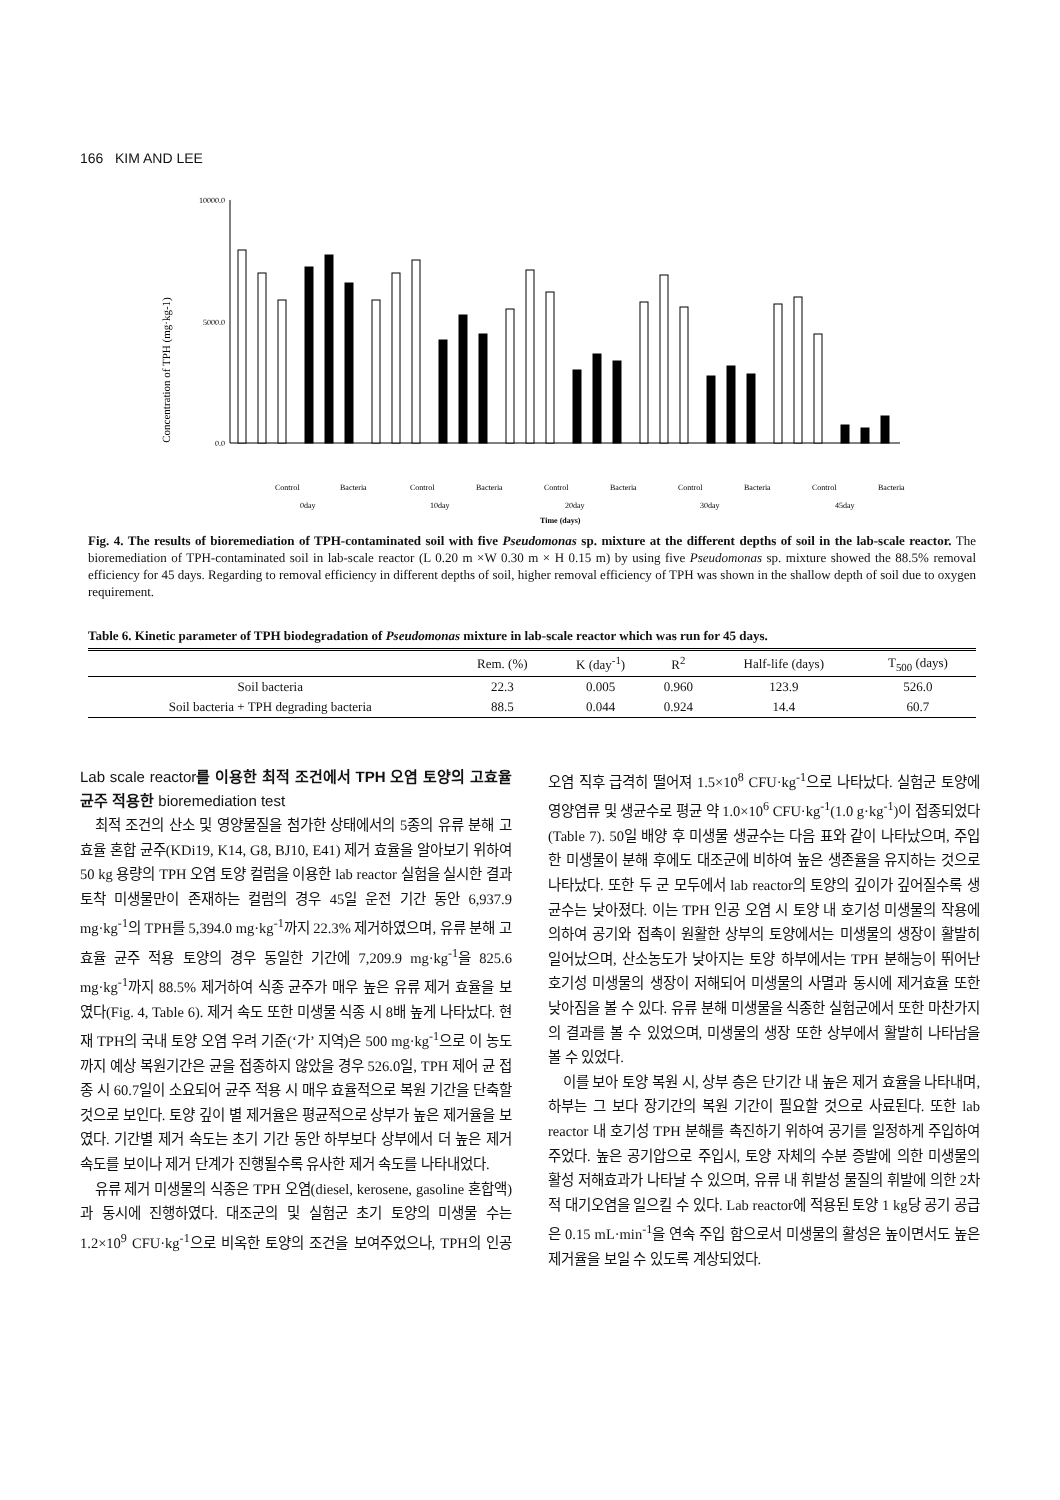166 KIM AND LEE
Concentration of TPH (mg·kg-1)
10000.0
5000.0
0.0
Control
Bacteria
Control
Bacteria
Control
Bacteria
Control
Bacteria
Control
Bacteria
0day
10day
20day
30day
45day
Time (days)
Fig. 4. The results of bioremediation of TPH-contaminated soil with five Pseudomonas sp. mixture at the different depths of soil in the lab-scale reactor. The bioremediation of TPH-contaminated soil in lab-scale reactor (L 0.20 m ×W 0.30 m × H 0.15 m) by using five Pseudomonas sp. mixture showed the 88.5% removal efficiency for 45 days. Regarding to removal efficiency in different depths of soil, higher removal efficiency of TPH was shown in the shallow depth of soil due to oxygen requirement.
Table 6. Kinetic parameter of TPH biodegradation of Pseudomonas mixture in lab-scale reactor which was run for 45 days.
| | Rem. (%) | K (day<sup>-1</sup>) | R<sup>2</sup> | Half-life (days) | T<sub>500</sub> (days) |
| --- | --- | --- | --- | --- | --- |
| Soil bacteria | 22.3 | 0.005 | 0.960 | 123.9 | 526.0 |
| Soil bacteria + TPH degrading bacteria | 88.5 | 0.044 | 0.924 | 14.4 | 60.7 |
Lab scale reactor를 이용한 최적 조건에서 TPH 오염 토양의 고효율 균주 적용한 bioremediation test
최적 조건의 산소 및 영양물질을 첨가한 상태에서의 5종의 유류 분해 고효율 혼합 균주(KDi19, K14, G8, BJ10, E41) 제거 효율을 알아보기 위하여 50 kg 용량의 TPH 오염 토양 컬럼을 이용한 lab reactor 실험을 실시한 결과 토착 미생물만이 존재하는 컬럼의 경우 45일 운전 기간 동안 6,937.9 mg·kg<sup>-1</sup>의 TPH를 5,394.0 mg·kg<sup>-1</sup>까지 22.3% 제거하였으며, 유류 분해 고효율 균주 적용 토양의 경우 동일한 기간에 7,209.9 mg·kg<sup>-1</sup>을 825.6 mg·kg<sup>-1</sup>까지 88.5% 제거하여 식종 균주가 매우 높은 유류 제거 효율을 보였다(Fig. 4, Table 6). 제거 속도 또한 미생물 식종 시 8배 높게 나타났다. 현재 TPH의 국내 토양 오염 우려 기준(‘가’ 지역)은 500 mg·kg<sup>-1</sup>으로 이 농도까지 예상 복원기간은 균을 접종하지 않았을 경우 526.0일, TPH 제어 균 접종 시 60.7일이 소요되어 균주 적용 시 매우 효율적으로 복원 기간을 단축할 것으로 보인다. 토양 깊이 별 제거율은 평균적으로 상부가 높은 제거율을 보였다. 기간별 제거 속도는 초기 기간 동안 하부보다 상부에서 더 높은 제거 속도를 보이나 제거 단계가 진행될수록 유사한 제거 속도를 나타내었다.
유류 제거 미생물의 식종은 TPH 오염(diesel, kerosene, gasoline 혼합액)과 동시에 진행하였다. 대조군의 및 실험군 초기 토양의 미생물 수는 1.2×10<sup>9</sup> CFU·kg<sup>-1</sup>으로 비옥한 토양의 조건을 보여주었으나, TPH의 인공오염 직후 급격히 떨어져 1.5×10<sup>8</sup> CFU·kg<sup>-1</sup>으로 나타났다. 실험군 토양에 영양염류 및 생균수로 평균 약 1.0×10<sup>6</sup> CFU·kg<sup>-1</sup>(1.0 g·kg<sup>-1</sup>)이 접종되었다(Table 7). 50일 배양 후 미생물 생균수는 다음 표와 같이 나타났으며, 주입한 미생물이 분해 후에도 대조군에 비하여 높은 생존율을 유지하는 것으로 나타났다. 또한 두 군 모두에서 lab reactor의 토양의 깊이가 깊어질수록 생균수는 낮아졌다. 이는 TPH 인공 오염 시 토양 내 호기성 미생물의 작용에 의하여 공기와 접촉이 원활한 상부의 토양에서는 미생물의 생장이 활발히 일어났으며, 산소농도가 낮아지는 토양 하부에서는 TPH 분해능이 뛰어난 호기성 미생물의 생장이 저해되어 미생물의 사멸과 동시에 제거효율 또한 낮아짐을 볼 수 있다. 유류 분해 미생물을 식종한 실험군에서 또한 마찬가지의 결과를 볼 수 있었으며, 미생물의 생장 또한 상부에서 활발히 나타남을 볼 수 있었다.
이를 보아 토양 복원 시, 상부 층은 단기간 내 높은 제거 효율을 나타내며, 하부는 그 보다 장기간의 복원 기간이 필요할 것으로 사료된다. 또한 lab reactor 내 호기성 TPH 분해를 촉진하기 위하여 공기를 일정하게 주입하여 주었다. 높은 공기압으로 주입시, 토양 자체의 수분 증발에 의한 미생물의 활성 저해효과가 나타날 수 있으며, 유류 내 휘발성 물질의 휘발에 의한 2차적 대기오염을 일으킬 수 있다. Lab reactor에 적용된 토양 1 kg당 공기 공급은 0.15 mL·min<sup>-1</sup>을 연속 주입 함으로서 미생물의 활성은 높이면서도 높은 제거율을 보일 수 있도록 계상되었다.